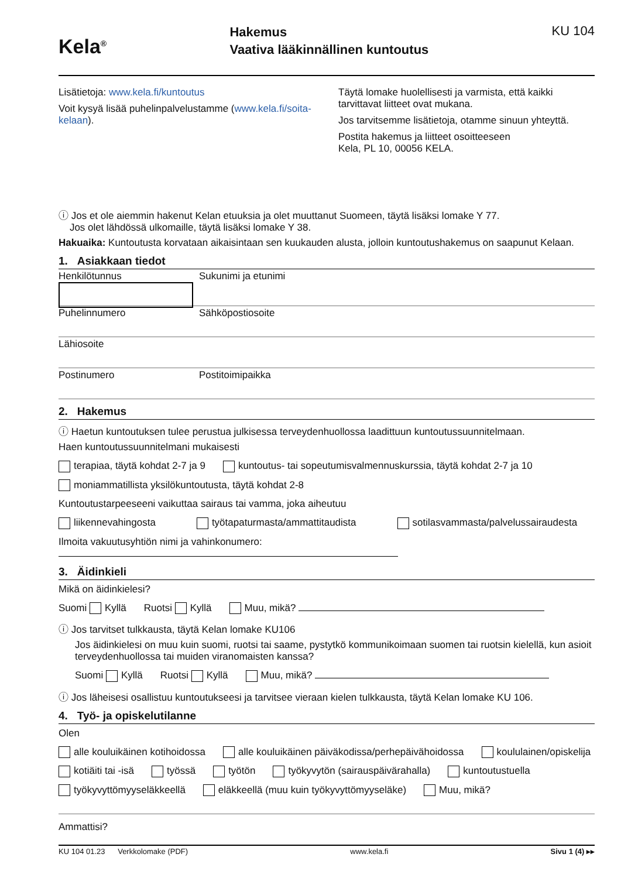Kela<sup>®</sup>
Hakemus
Vaativa lääkinnällinen kuntoutus
KU 104
Lisätietoja: www.kela.fi/kuntoutus
Voit kysyä lisää puhelinpalvelustamme (www.kela.fi/soita-kelaan).
Täytä lomake huolellisesti ja varmista, että kaikki tarvittavat liitteet ovat mukana.
Jos tarvitsemme lisätietoja, otamme sinuun yhteyttä.
Postita hakemus ja liitteet osoitteeseen
Kela, PL 10, 00056 KELA.
ⓘ Jos et ole aiemmin hakenut Kelan etuuksia ja olet muuttanut Suomeen, täytä lisäksi lomake Y 77.
Jos olet lähdössä ulkomaille, täytä lisäksi lomake Y 38.
Hakuaika: Kuntoutusta korvataan aikaisintaan sen kuukauden alusta, jolloin kuntoutushakemus on saapunut Kelaan.
1. Asiakkaan tiedot
Henkilötunnus Sukunimi ja etunimi
Puhelinnumero Sähköpostiosoite
Lähiosoite
Postinumero Postitoimipaikka
2. Hakemus
ⓘ Haetun kuntoutuksen tulee perustua julkisessa terveydenhuollossa laadittuun kuntoutussuunnitelmaan.
Haen kuntoutussuunnitelmani mukaisesti
terapiaa, täytä kohdat 2-7 ja 9 kuntoutus- tai sopeutumisvalmennuskurssia, täytä kohdat 2-7 ja 10
moniammatillista yksilökuntoutusta, täytä kohdat 2-8
Kuntoutustarpeeseeni vaikuttaa sairaus tai vamma, joka aiheutuu
liikennevahingosta työtapaturmasta/ammattitaudista sotilasvammasta/palvelussairaudesta
Ilmoita vakuutusyhtiön nimi ja vahinkonumero:
3. Äidinkieli
Mikä on äidinkielesi?
Suomi Kyllä Ruotsi Kyllä Muu, mikä?
ⓘ Jos tarvitset tulkkausta, täytä Kelan lomake KU106
Jos äidinkielesi on muu kuin suomi, ruotsi tai saame, pystytkö kommunikoimaan suomen tai ruotsin kielellä, kun asioit terveydenhuollossa tai muiden viranomaisten kanssa?
Suomi Kyllä Ruotsi Kyllä Muu, mikä?
ⓘ Jos läheisesi osallistuu kuntoutukseesi ja tarvitsee vieraan kielen tulkkausta, täytä Kelan lomake KU 106.
4. Työ- ja opiskelutilanne
Olen
alle kouluikäinen kotihoidossa alle kouluikäinen päiväkodissa/perhepäivähoidossa koululainen/opiskelija
kotiäiti tai -isä työssä työtön työkyvytön (sairauspäivärahalla) kuntoutustuella
työkyvyttömyyseläkkeellä eläkkeellä (muu kuin työkyvyttömyyseläke) Muu, mikä?
Ammattisi?
KU 104 01.23 Verkkolomake (PDF) www.kela.fi Sivu 1 (4) ▸▸